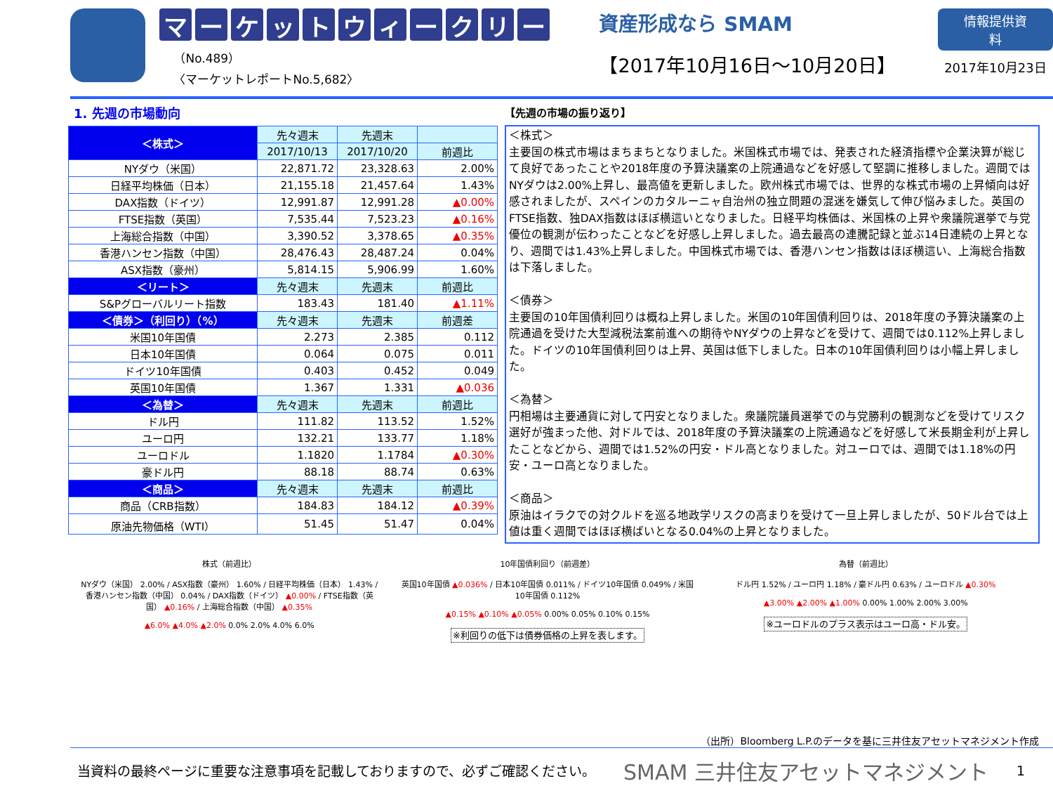マーケットウィークリー
（No.489）
〈マーケットレポートNo.5,682〉
資産形成なら SMAM
【2017年10月16日～10月20日】
情報提供資料
2017年10月23日
1. 先週の市場動向
| ＜株式＞ | 先々週末 | 先週末 | |
| --- | --- | --- | --- |
| | 2017/10/13 | 2017/10/20 | 前週比 |
| NYダウ（米国） | 22,871.72 | 23,328.63 | 2.00% |
| 日経平均株価（日本） | 21,155.18 | 21,457.64 | 1.43% |
| DAX指数（ドイツ） | 12,991.87 | 12,991.28 | ▲0.00% |
| FTSE指数（英国） | 7,535.44 | 7,523.23 | ▲0.16% |
| 上海総合指数（中国） | 3,390.52 | 3,378.65 | ▲0.35% |
| 香港ハンセン指数（中国） | 28,476.43 | 28,487.24 | 0.04% |
| ASX指数（豪州） | 5,814.15 | 5,906.99 | 1.60% |
| ＜リート＞ | 先々週末 | 先週末 | 前週比 |
| S&Pグローバルリート指数 | 183.43 | 181.40 | ▲1.11% |
| ＜債券＞（利回り）（%） | 先々週末 | 先週末 | 前週差 |
| 米国10年国債 | 2.273 | 2.385 | 0.112 |
| 日本10年国債 | 0.064 | 0.075 | 0.011 |
| ドイツ10年国債 | 0.403 | 0.452 | 0.049 |
| 英国10年国債 | 1.367 | 1.331 | ▲0.036 |
| ＜為替＞ | 先々週末 | 先週末 | 前週比 |
| ドル円 | 111.82 | 113.52 | 1.52% |
| ユーロ円 | 132.21 | 133.77 | 1.18% |
| ユーロドル | 1.1820 | 1.1784 | ▲0.30% |
| 豪ドル円 | 88.18 | 88.74 | 0.63% |
| ＜商品＞ | 先々週末 | 先週末 | 前週比 |
| 商品（CRB指数） | 184.83 | 184.12 | ▲0.39% |
| 原油先物価格（WTI） | 51.45 | 51.47 | 0.04% |
【先週の市場の振り返り】
＜株式＞
主要国の株式市場はまちまちとなりました。米国株式市場では、発表された経済指標や企業決算が総じて良好であったことや2018年度の予算決議案の上院通過などを好感して堅調に推移しました。週間ではNYダウは2.00%上昇し、最高値を更新しました。欧州株式市場では、世界的な株式市場の上昇傾向は好感されましたが、スペインのカタルーニャ自治州の独立問題の混迷を嫌気して伸び悩みました。英国のFTSE指数、独DAX指数はほぼ横這いとなりました。日経平均株価は、米国株の上昇や衆議院選挙で与党優位の観測が伝わったことなどを好感し上昇しました。過去最高の連騰記録と並ぶ14日連続の上昇となり、週間では1.43%上昇しました。中国株式市場では、香港ハンセン指数はほぼ横這い、上海総合指数は下落しました。
＜債券＞
主要国の10年国債利回りは概ね上昇しました。米国の10年国債利回りは、2018年度の予算決議案の上院通過を受けた大型減税法案前進への期待やNYダウの上昇などを受けて、週間では0.112%上昇しました。ドイツの10年国債利回りは上昇、英国は低下しました。日本の10年国債利回りは小幅上昇しました。
＜為替＞
円相場は主要通貨に対して円安となりました。衆議院議員選挙での与党勝利の観測などを受けてリスク選好が強まった他、対ドルでは、2018年度の予算決議案の上院通過などを好感して米長期金利が上昇したことなどから、週間では1.52%の円安・ドル高となりました。対ユーロでは、週間では1.18%の円安・ユーロ高となりました。
＜商品＞
原油はイラクでの対クルドを巡る地政学リスクの高まりを受けて一旦上昇しましたが、50ドル台では上値は重く週間ではほぼ横ばいとなる0.04%の上昇となりました。
株式（前週比）
NYダウ（米国） 2.00% / ASX指数（豪州） 1.60% / 日経平均株価（日本） 1.43% / 香港ハンセン指数（中国） 0.04% / DAX指数（ドイツ） ▲0.00% / FTSE指数（英国） ▲0.16% / 上海総合指数（中国） ▲0.35%
▲6.0% ▲4.0% ▲2.0% 0.0% 2.0% 4.0% 6.0%
10年国債利回り（前週差）
英国10年国債 ▲0.036% / 日本10年国債 0.011% / ドイツ10年国債 0.049% / 米国10年国債 0.112%
▲0.15% ▲0.10% ▲0.05% 0.00% 0.05% 0.10% 0.15%
※利回りの低下は債券価格の上昇を表します。
為替（前週比）
ドル円 1.52% / ユーロ円 1.18% / 豪ドル円 0.63% / ユーロドル ▲0.30%
▲3.00% ▲2.00% ▲1.00% 0.00% 1.00% 2.00% 3.00%
※ユーロドルのプラス表示はユーロ高・ドル安。
（出所）Bloomberg L.P.のデータを基に三井住友アセットマネジメント作成
当資料の最終ページに重要な注意事項を記載しておりますので、必ずご確認ください。 SMAM 三井住友アセットマネジメント 1